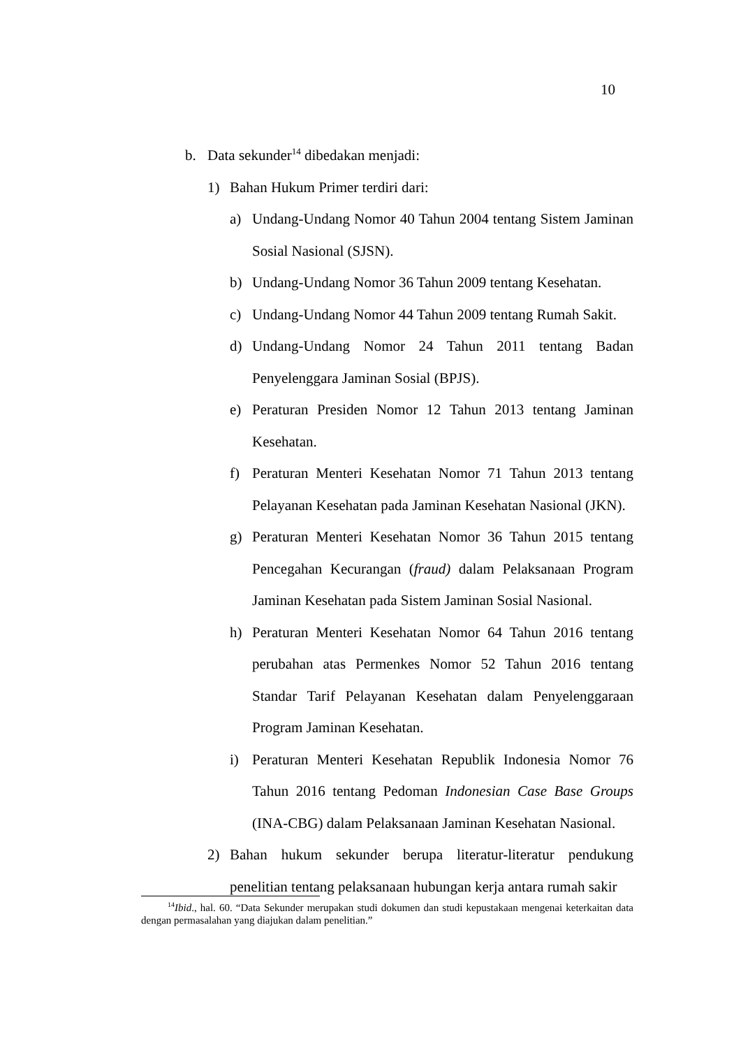10
b. Data sekunder<sup>14</sup> dibedakan menjadi:
1) Bahan Hukum Primer terdiri dari:
a) Undang-Undang Nomor 40 Tahun 2004 tentang Sistem Jaminan Sosial Nasional (SJSN).
b) Undang-Undang Nomor 36 Tahun 2009 tentang Kesehatan.
c) Undang-Undang Nomor 44 Tahun 2009 tentang Rumah Sakit.
d) Undang-Undang Nomor 24 Tahun 2011 tentang Badan Penyelenggara Jaminan Sosial (BPJS).
e) Peraturan Presiden Nomor 12 Tahun 2013 tentang Jaminan Kesehatan.
f) Peraturan Menteri Kesehatan Nomor 71 Tahun 2013 tentang Pelayanan Kesehatan pada Jaminan Kesehatan Nasional (JKN).
g) Peraturan Menteri Kesehatan Nomor 36 Tahun 2015 tentang Pencegahan Kecurangan (fraud) dalam Pelaksanaan Program Jaminan Kesehatan pada Sistem Jaminan Sosial Nasional.
h) Peraturan Menteri Kesehatan Nomor 64 Tahun 2016 tentang perubahan atas Permenkes Nomor 52 Tahun 2016 tentang Standar Tarif Pelayanan Kesehatan dalam Penyelenggaraan Program Jaminan Kesehatan.
i) Peraturan Menteri Kesehatan Republik Indonesia Nomor 76 Tahun 2016 tentang Pedoman Indonesian Case Base Groups (INA-CBG) dalam Pelaksanaan Jaminan Kesehatan Nasional.
2) Bahan hukum sekunder berupa literatur-literatur pendukung penelitian tentang pelaksanaan hubungan kerja antara rumah sakir
<sup>14</sup> Ibid., hal. 60. “Data Sekunder merupakan studi dokumen dan studi kepustakaan mengenai keterkaitan data dengan permasalahan yang diajukan dalam penelitian.”